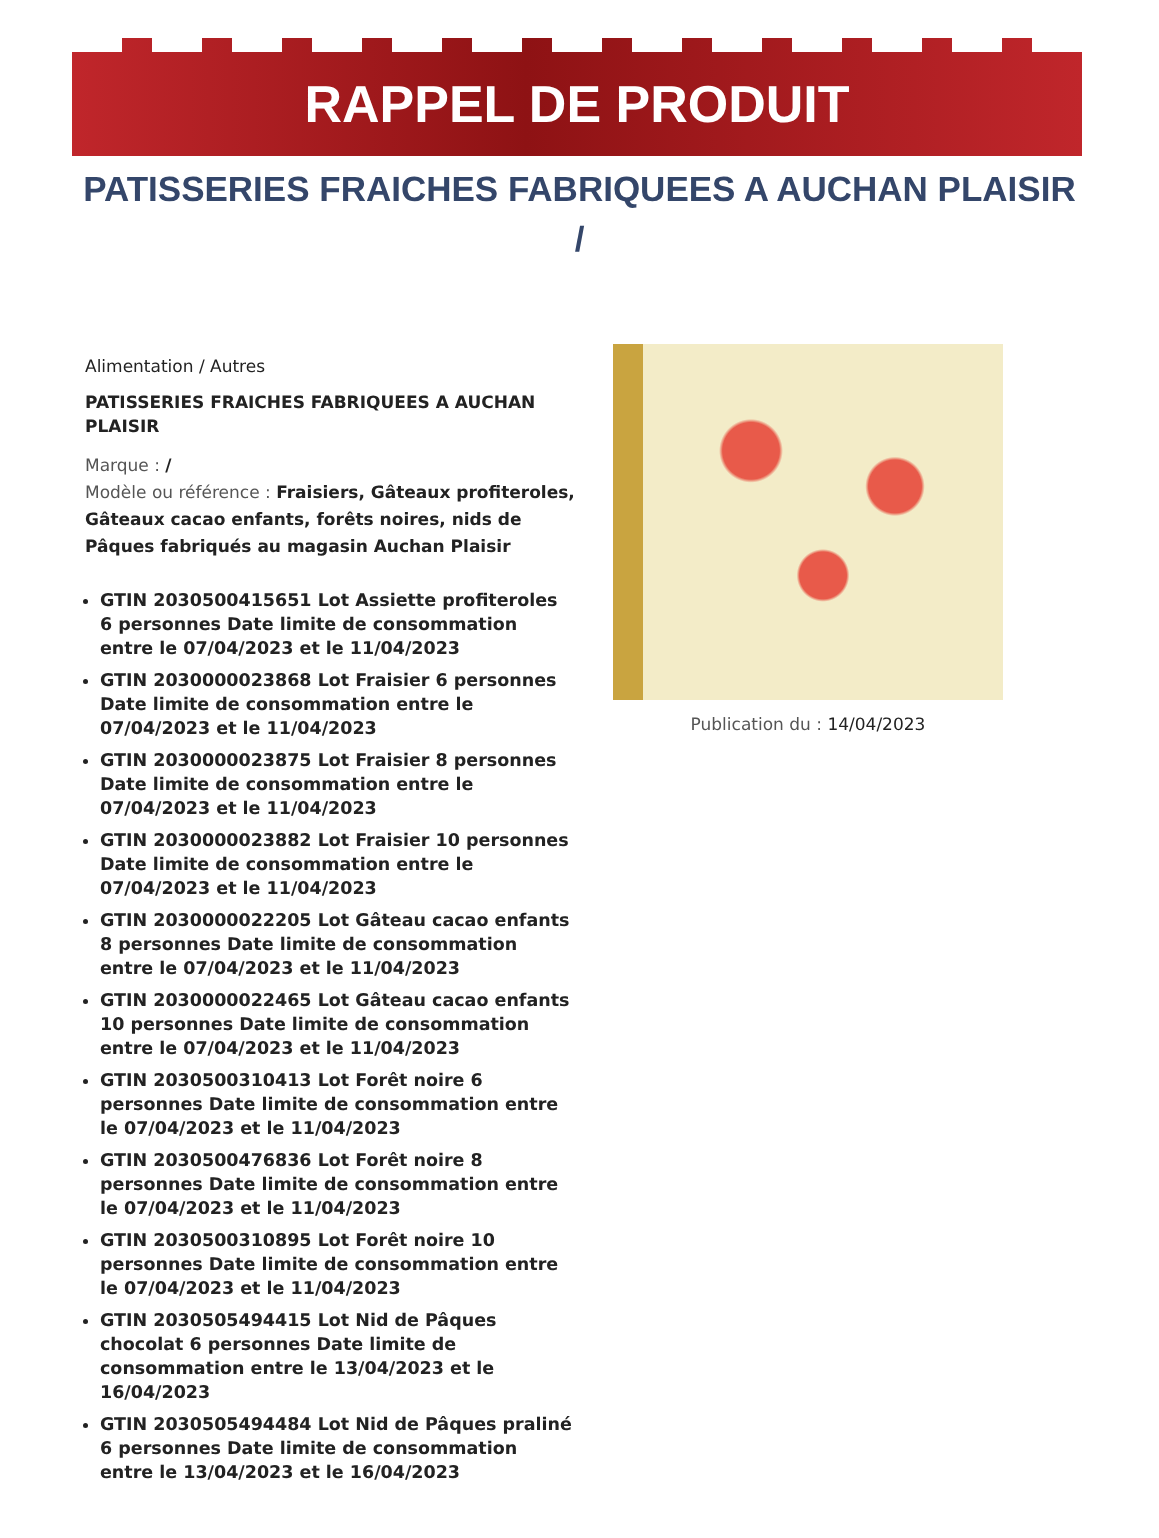RAPPEL DE PRODUIT
PATISSERIES FRAICHES FABRIQUEES A AUCHAN PLAISIR
/
Alimentation / Autres
PATISSERIES FRAICHES FABRIQUEES A AUCHAN PLAISIR
Marque : /
Modèle ou référence : Fraisiers, Gâteaux profiteroles, Gâteaux cacao enfants, forêts noires, nids de Pâques fabriqués au magasin Auchan Plaisir
GTIN 2030500415651 Lot Assiette profiteroles 6 personnes Date limite de consommation entre le 07/04/2023 et le 11/04/2023
GTIN 2030000023868 Lot Fraisier 6 personnes Date limite de consommation entre le 07/04/2023 et le 11/04/2023
GTIN 2030000023875 Lot Fraisier 8 personnes Date limite de consommation entre le 07/04/2023 et le 11/04/2023
GTIN 2030000023882 Lot Fraisier 10 personnes Date limite de consommation entre le 07/04/2023 et le 11/04/2023
GTIN 2030000022205 Lot Gâteau cacao enfants 8 personnes Date limite de consommation entre le 07/04/2023 et le 11/04/2023
GTIN 2030000022465 Lot Gâteau cacao enfants 10 personnes Date limite de consommation entre le 07/04/2023 et le 11/04/2023
GTIN 2030500310413 Lot Forêt noire 6 personnes Date limite de consommation entre le 07/04/2023 et le 11/04/2023
GTIN 2030500476836 Lot Forêt noire 8 personnes Date limite de consommation entre le 07/04/2023 et le 11/04/2023
GTIN 2030500310895 Lot Forêt noire 10 personnes Date limite de consommation entre le 07/04/2023 et le 11/04/2023
GTIN 2030505494415 Lot Nid de Pâques chocolat 6 personnes Date limite de consommation entre le 13/04/2023 et le 16/04/2023
GTIN 2030505494484 Lot Nid de Pâques praliné 6 personnes Date limite de consommation entre le 13/04/2023 et le 16/04/2023
Publication du : 14/04/2023